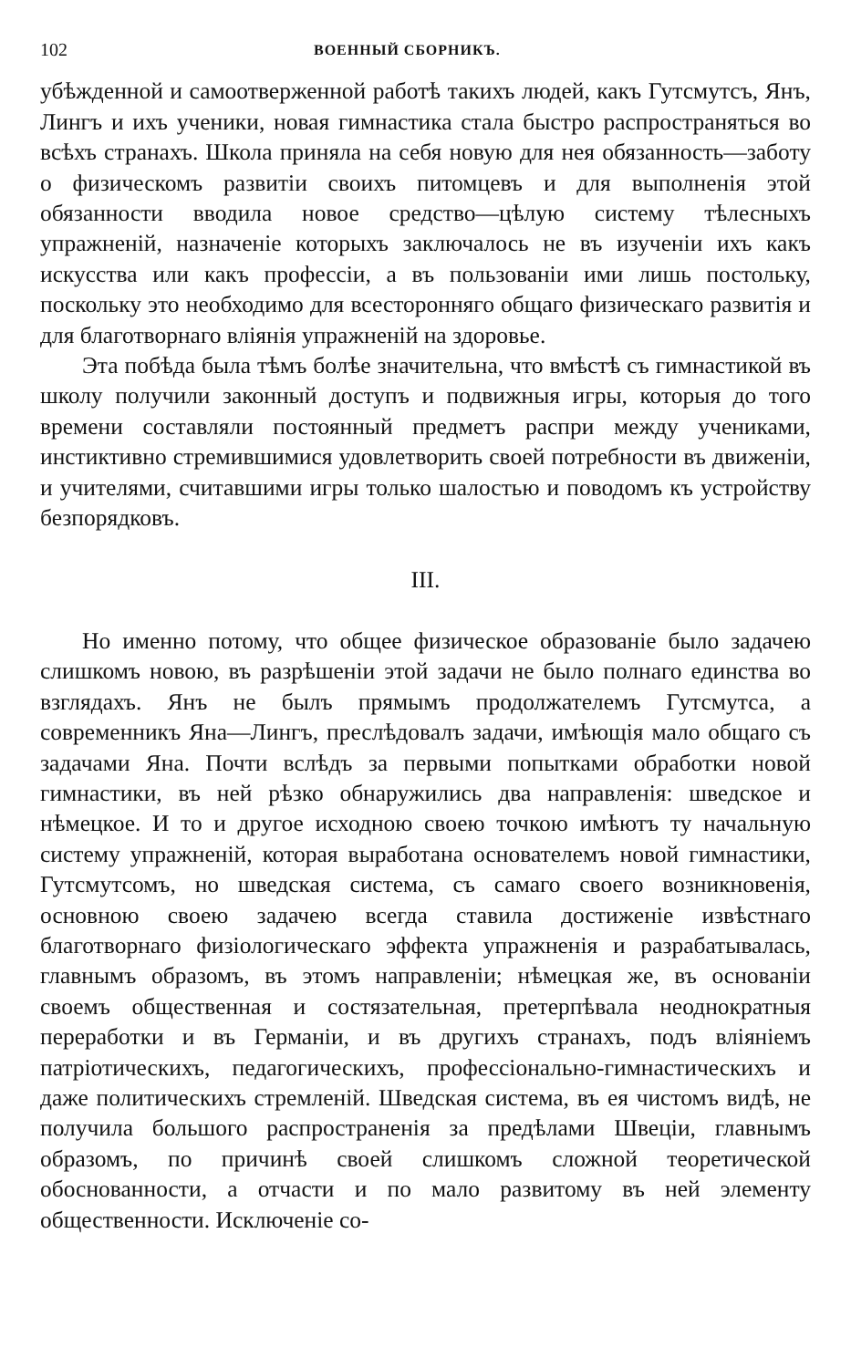102 ВОЕННЫЙ СБОРНИКЪ.
убѣжденной и самоотверженной работѣ такихъ людей, какъ Гутсмутсъ, Янъ, Лингъ и ихъ ученики, новая гимнастика стала быстро распространяться во всѣхъ странахъ. Школа приняла на себя новую для нея обязанность—заботу о физическомъ развитіи своихъ питомцевъ и для выполненія этой обязанности вводила новое средство—цѣлую систему тѣлесныхъ упражненій, назначеніе которыхъ заключалось не въ изученіи ихъ какъ искусства или какъ профессіи, а въ пользованіи ими лишь постольку, поскольку это необходимо для всесторонняго общаго физическаго развитія и для благотворнаго вліянія упражненій на здоровье.
Эта побѣда была тѣмъ болѣе значительна, что вмѣстѣ съ гимнастикой въ школу получили законный доступъ и подвижныя игры, которыя до того времени составляли постоянный предметъ распри между учениками, инстиктивно стремившимися удовлетворить своей потребности въ движеніи, и учителями, считавшими игры только шалостью и поводомъ къ устройству безпорядковъ.
III.
Но именно потому, что общее физическое образованіе было задачею слишкомъ новою, въ разрѣшеніи этой задачи не было полнаго единства во взглядахъ. Янъ не былъ прямымъ продолжателемъ Гутсмутса, а современникъ Яна—Лингъ, преслѣдовалъ задачи, имѣющія мало общаго съ задачами Яна. Почти вслѣдъ за первыми попытками обработки новой гимнастики, въ ней рѣзко обнаружились два направленія: шведское и нѣмецкое. И то и другое исходною своею точкою имѣютъ ту начальную систему упражненій, которая выработана основателемъ новой гимнастики, Гутсмутсомъ, но шведская система, съ самаго своего возникновенія, основною своею задачею всегда ставила достиженіе извѣстнаго благотворнаго физіологическаго эффекта упражненія и разрабатывалась, главнымъ образомъ, въ этомъ направленіи; нѣмецкая же, въ основаніи своемъ общественная и состязательная, претерпѣвала неоднократныя переработки и въ Германіи, и въ другихъ странахъ, подъ вліяніемъ патріотическихъ, педагогическихъ, профессіонально-гимнастическихъ и даже политическихъ стремленій. Шведская система, въ ея чистомъ видѣ, не получила большого распространенія за предѣлами Швеціи, главнымъ образомъ, по причинѣ своей слишкомъ сложной теоретической обоснованности, а отчасти и по мало развитому въ ней элементу общественности. Исключеніе со-